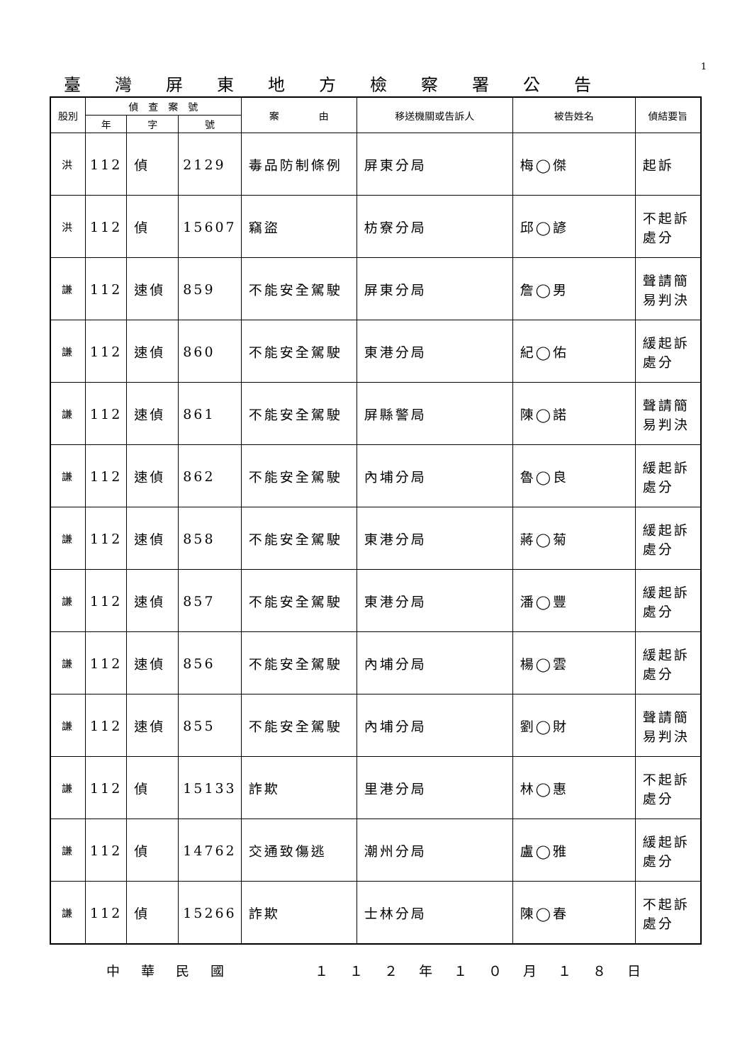1
臺灣屏東地方檢察署公告
| 股別 | 偵 查 案 號 | | | 案 由 | 移送機關或告訴人 | 被告姓名 | 偵結要旨 |
| --- | --- | --- | --- | --- | --- | --- | --- |
| | 年 | 字 | 號 | | | | |
| 洪 | 112 | 偵 | 2129 | 毒品防制條例 | 屏東分局 | 梅◯傑 | 起訴 |
| 洪 | 112 | 偵 | 15607 | 竊盜 | 枋寮分局 | 邱◯諺 | 不起訴處分 |
| 謙 | 112 | 速偵 | 859 | 不能安全駕駛 | 屏東分局 | 詹◯男 | 聲請簡易判決 |
| 謙 | 112 | 速偵 | 860 | 不能安全駕駛 | 東港分局 | 紀◯佑 | 緩起訴處分 |
| 謙 | 112 | 速偵 | 861 | 不能安全駕駛 | 屏縣警局 | 陳◯諾 | 聲請簡易判決 |
| 謙 | 112 | 速偵 | 862 | 不能安全駕駛 | 內埔分局 | 魯◯良 | 緩起訴處分 |
| 謙 | 112 | 速偵 | 858 | 不能安全駕駛 | 東港分局 | 蔣◯菊 | 緩起訴處分 |
| 謙 | 112 | 速偵 | 857 | 不能安全駕駛 | 東港分局 | 潘◯豐 | 緩起訴處分 |
| 謙 | 112 | 速偵 | 856 | 不能安全駕駛 | 內埔分局 | 楊◯雲 | 緩起訴處分 |
| 謙 | 112 | 速偵 | 855 | 不能安全駕駛 | 內埔分局 | 劉◯財 | 聲請簡易判決 |
| 謙 | 112 | 偵 | 15133 | 詐欺 | 里港分局 | 林◯惠 | 不起訴處分 |
| 謙 | 112 | 偵 | 14762 | 交通致傷逃 | 潮州分局 | 盧◯雅 | 緩起訴處分 |
| 謙 | 112 | 偵 | 15266 | 詐欺 | 士林分局 | 陳◯春 | 不起訴處分 |
中華民國　　１１２年１０月１８日